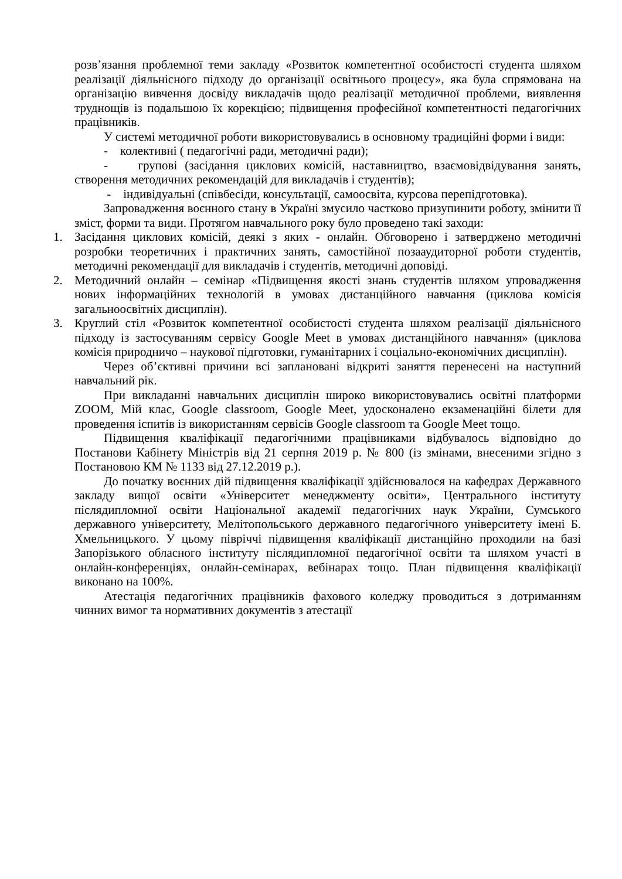розв’язання проблемної теми закладу «Розвиток компетентної особистості студента шляхом реалізації діяльнісного підходу до організації освітнього процесу», яка була спрямована на організацію вивчення досвіду викладачів щодо реалізації методичної проблеми, виявлення труднощів із подальшою їх корекцією; підвищення професійної компетентності педагогічних працівників.
У системі методичної роботи використовувались в основному традиційні форми і види:
- колективні ( педагогічні ради, методичні ради);
- групові (засідання циклових комісій, наставництво, взаємовідвідування занять, створення методичних рекомендацій для викладачів і студентів);
- індивідуальні (співбесіди, консультації, самоосвіта, курсова перепідготовка).
Запровадження воєнного стану в Україні змусило частково призупинити роботу, змінити її зміст, форми та види. Протягом навчального року було проведено такі заходи:
1. Засідання циклових комісій, деякі з яких - онлайн. Обговорено і затверджено методичні розробки теоретичних і практичних занять, самостійної позааудиторної роботи студентів, методичні рекомендації для викладачів і студентів, методичні доповіді.
2. Методичний онлайн – семінар «Підвищення якості знань студентів шляхом упровадження нових інформаційних технологій в умовах дистанційного навчання (циклова комісія загальноосвітніх дисциплін).
3. Круглий стіл «Розвиток компетентної особистості студента шляхом реалізації діяльнісного підходу із застосуванням сервісу Google Meet в умовах дистанційного навчання» (циклова комісія природничо – наукової підготовки, гуманітарних і соціально-економічних дисциплін).
Через об’єктивні причини всі заплановані відкриті заняття перенесені на наступний навчальний рік.
При викладанні навчальних дисциплін широко використовувались освітні платформи ZOOM, Мій клас, Google classroom, Google Meet, удосконалено екзаменаційні білети для проведення іспитів із використанням сервісів Google classroom та Google Meet тощо.
Підвищення кваліфікації педагогічними працівниками відбувалось відповідно до Постанови Кабінету Міністрів від 21 серпня 2019 р. № 800 (із змінами, внесеними згідно з Постановою КМ № 1133 від 27.12.2019 р.).
До початку воєнних дій підвищення кваліфікації здійснювалося на кафедрах Державного закладу вищої освіти «Університет менеджменту освіти», Центрального інституту післядипломної освіти Національної академії педагогічних наук України, Сумського державного університету, Мелітопольського державного педагогічного університету імені Б. Хмельницького. У цьому півріччі підвищення кваліфікації дистанційно проходили на базі Запорізького обласного інституту післядипломної педагогічної освіти та шляхом участі в онлайн-конференціях, онлайн-семінарах, вебінарах тощо. План підвищення кваліфікації виконано на 100%.
Атестація педагогічних працівників фахового коледжу проводиться з дотриманням чинних вимог та нормативних документів з атестації